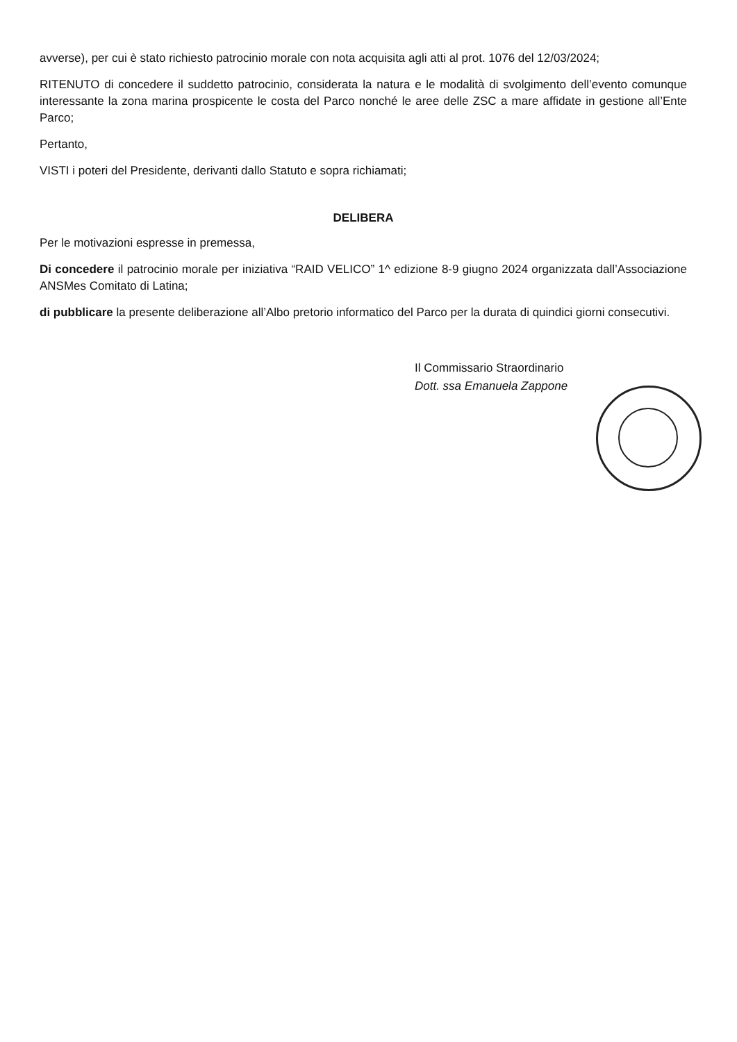avverse), per cui è stato richiesto patrocinio morale con nota acquisita agli atti al prot. 1076 del 12/03/2024;
RITENUTO di concedere il suddetto patrocinio, considerata la natura e le modalità di svolgimento dell’evento comunque interessante la zona marina prospicente le costa del Parco nonché le aree delle ZSC a mare affidate in gestione all’Ente Parco;
Pertanto,
VISTI i poteri del Presidente, derivanti dallo Statuto e sopra richiamati;
DELIBERA
Per le motivazioni espresse in premessa,
Di concedere il patrocinio morale per iniziativa “RAID VELICO” 1^ edizione 8-9 giugno 2024 organizzata dall’Associazione ANSMes Comitato di Latina;
di pubblicare la presente deliberazione all’Albo pretorio informatico del Parco per la durata di quindici giorni consecutivi.
Il Commissario Straordinario
Dott. ssa Emanuela Zappone